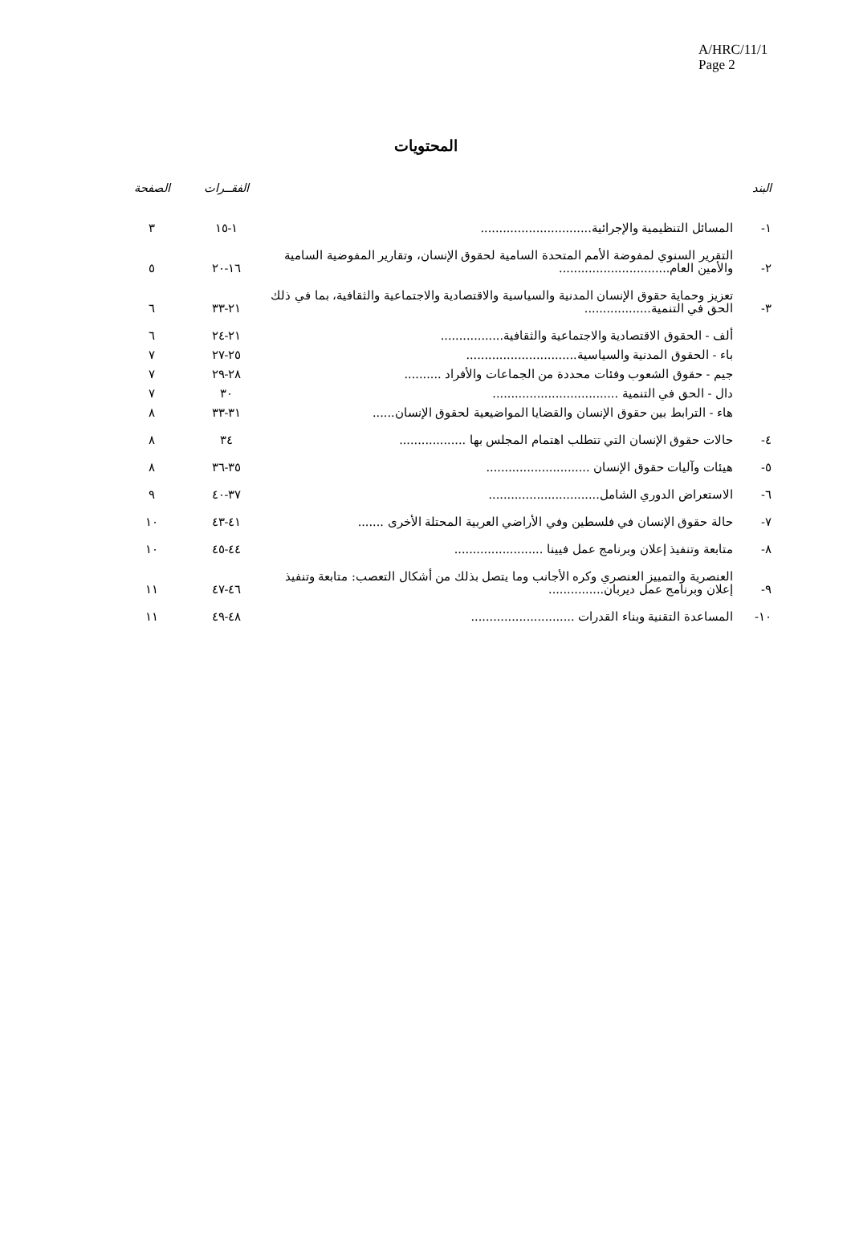A/HRC/11/1
Page 2
المحتويات
| البند | | الفقــرات | الصفحة |
| --- | --- | --- | --- |
| ١- | المسائل التنظيمية والإجرائية.............................. | ١-١٥ | ٣ |
| ٢- | التقرير السنوي لمفوضة الأمم المتحدة السامية لحقوق الإنسان، وتقارير المفوضية السامية والأمين العام.............................. | ١٦-٢٠ | ٥ |
| ٣- | تعزيز وحماية حقوق الإنسان المدنية والسياسية والاقتصادية والاجتماعية والثقافية، بما في ذلك الحق في التنمية.................. | ٢١-٣٣ | ٦ |
| | ألف - الحقوق الاقتصادية والاجتماعية والثقافية................. | ٢١-٢٤ | ٦ |
| | باء - الحقوق المدنية والسياسية.............................. | ٢٥-٢٧ | ٧ |
| | جيم - حقوق الشعوب وفئات محددة من الجماعات والأفراد .......... | ٢٨-٢٩ | ٧ |
| | دال - الحق في التنمية .................................. | ٣٠ | ٧ |
| | هاء - الترابط بين حقوق الإنسان والقضايا المواضيعية لحقوق الإنسان...... | ٣١-٣٣ | ٨ |
| ٤- | حالات حقوق الإنسان التي تتطلب اهتمام المجلس بها .................. | ٣٤ | ٨ |
| ٥- | هيئات وآليات حقوق الإنسان ............................ | ٣٥-٣٦ | ٨ |
| ٦- | الاستعراض الدوري الشامل.............................. | ٣٧-٤٠ | ٩ |
| ٧- | حالة حقوق الإنسان في فلسطين وفي الأراضي العربية المحتلة الأخرى ....... | ٤١-٤٣ | ١٠ |
| ٨- | متابعة وتنفيذ إعلان وبرنامج عمل فيينا ........................ | ٤٤-٤٥ | ١٠ |
| ٩- | العنصرية والتمييز العنصري وكره الأجانب وما يتصل بذلك من أشكال التعصب: متابعة وتنفيذ إعلان وبرنامج عمل ديربان............... | ٤٦-٤٧ | ١١ |
| ١٠- | المساعدة التقنية وبناء القدرات ............................ | ٤٨-٤٩ | ١١ |